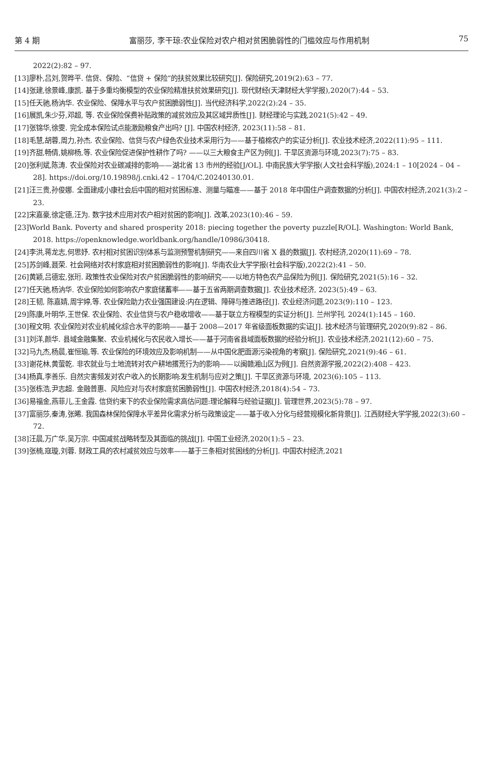第 4 期 富丽莎, 李干琼:农业保险对农户相对贫困脆弱性的门槛效应与作用机制 75
2022(2):82 – 97.
[13]廖朴,吕刘,贺晔平. 信贷、保险、“信贷 + 保险”的扶贫效果比较研究[J]. 保险研究,2019(2):63 – 77.
[14]张建,徐景峰,康凯. 基于多重均衡模型的农业保险精准扶贫效果研究[J]. 现代财经(天津财经大学学报),2020(7):44 – 53.
[15]任天驰,杨汭华. 农业保险、保障水平与农户贫困脆弱性[J]. 当代经济科学,2022(2):24 – 35.
[16]展凯,朱少芬,邓超, 等. 农业保险保费补贴政策的减贫效应及其区域异质性[J]. 财经理论与实践,2021(5):42 – 49.
[17]张锦华,徐雯. 完全成本保险试点能激励粮食产出吗? [J]. 中国农村经济, 2023(11):58 – 81.
[18]毛慧,胡蓉,周力,孙杰. 农业保险、信贷与农户绿色农业技术采用行为——基于植棉农户的实证分析[J]. 农业技术经济,2022(11):95 – 111.
[19]齐甜,畅倩,姚柳杨,等. 农业保险促进保护性耕作了吗? ——以三大粮食主产区为例[J]. 干旱区资源与环境,2023(7):75 – 83.
[20]张利斌,陈涛. 农业保险对农业碳减排的影响——湖北省 13 市州的经验[J/OL]. 中南民族大学学报(人文社会科学版),2024:1 – 10[2024 – 04 – 28]. https://doi.org/10.19898/j.cnki.42 – 1704/C.20240130.01.
[21]汪三贵,孙俊娜. 全面建成小康社会后中国的相对贫困标准、测量与瞄准——基于 2018 年中国住户调查数据的分析[J]. 中国农村经济,2021(3):2 – 23.
[22]宋嘉豪,徐定德,汪为. 数字技术应用对农户相对贫困的影响[J]. 改革,2023(10):46 – 59.
[23]World Bank. Poverty and shared prosperity 2018: piecing together the poverty puzzle[R/OL]. Washington: World Bank, 2018. https://openknowledge.worldbank.org/handle/10986/30418.
[24]李洪,蒋龙志,何思妤. 农村相对贫困识别体系与监测预警机制研究——来自四川省 X 县的数据[J]. 农村经济,2020(11):69 – 78.
[25]苏剑峰,聂荣. 社会网络对农村家庭相对贫困脆弱性的影响[J]. 华南农业大学学报(社会科学版),2022(2):41 – 50.
[26]黄颖,吕德宏,张珩. 政策性农业保险对农户贫困脆弱性的影响研究——以地方特色农产品保险为例[J]. 保险研究,2021(5):16 – 32.
[27]任天驰,杨汭华. 农业保险如何影响农户家庭储蓄率——基于五省两期调查数据[J]. 农业技术经济, 2023(5):49 – 63.
[28]王韧, 陈嘉婧,周宇婷,等. 农业保险助力农业强国建设:内在逻辑、障碍与推进路径[J]. 农业经济问题,2023(9):110 – 123.
[29]陈康,叶明华,王世保. 农业保险、农业信贷与农户稳收增收——基于联立方程模型的实证分析[J]. 兰州学刊, 2024(1):145 – 160.
[30]程文明. 农业保险对农业机械化综合水平的影响——基于 2008—2017 年省级面板数据的实证[J]. 技术经济与管理研究,2020(9):82 – 86.
[31]刘洋,颜华. 县域金融集聚、农业机械化与农民收入增长——基于河南省县域面板数据的经验分析[J]. 农业技术经济,2021(12):60 – 75.
[32]马九杰,杨晨,崔恒瑜,等. 农业保险的环境效应及影响机制——从中国化肥面源污染视角的考察[J]. 保险研究,2021(9):46 – 61.
[33]谢花林,黄萤乾. 非农就业与土地流转对农户耕地撂荒行为的影响——以闽赣湘山区为例[J]. 自然资源学报,2022(2):408 – 423.
[34]杨真,李善乐. 自然灾害频发对农户收入的长期影响:发生机制与应对之策[J]. 干旱区资源与环境, 2023(6):105 – 113.
[35]张栋浩,尹志超. 金融普惠、风险应对与农村家庭贫困脆弱性[J]. 中国农村经济,2018(4):54 – 73.
[36]易福金,燕菲儿,王金霞. 信贷约束下的农业保险需求高估问题:理论解释与经验证据[J]. 管理世界,2023(5):78 – 97.
[37]富丽莎,秦涛,张晞. 我国森林保险保障水平差异化需求分析与政策设定——基于收入分化与经营规模化新背景[J]. 江西财经大学学报,2022(3):60 – 72.
[38]汪晨,万广华,吴万宗. 中国减贫战略转型及其面临的挑战[J]. 中国工业经济,2020(1):5 – 23.
[39]张楠,寇璇,刘蓉. 财政工具的农村减贫效应与效率——基于三条相对贫困线的分析[J]. 中国农村经济,2021